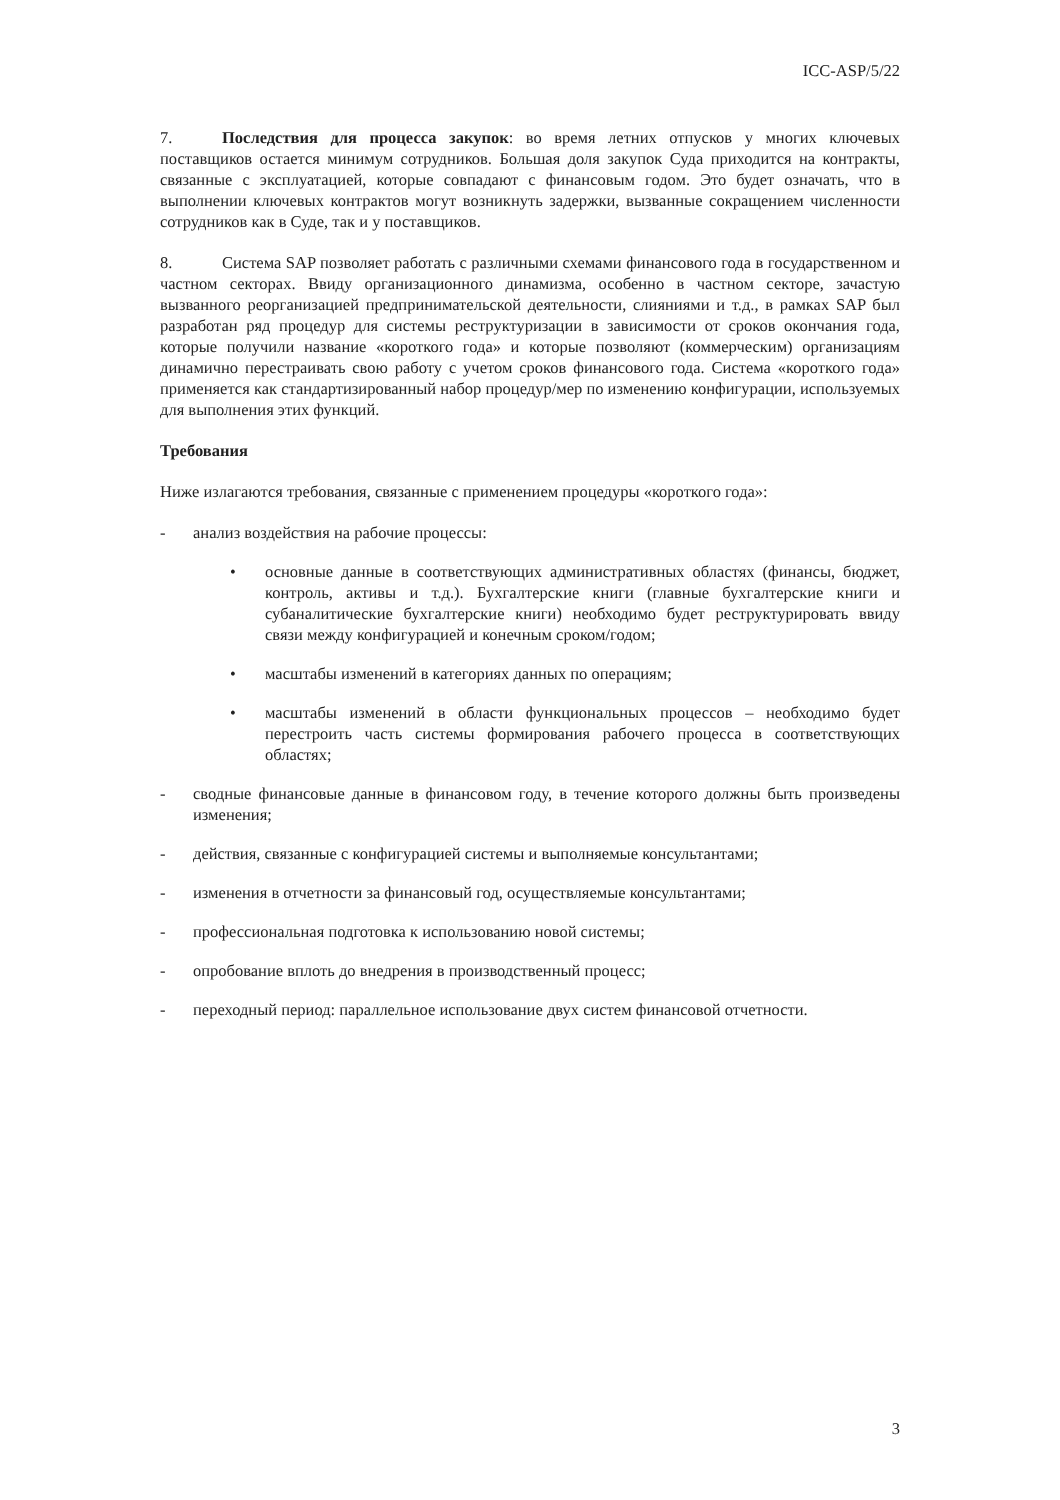ICC-ASP/5/22
7. Последствия для процесса закупок: во время летних отпусков у многих ключевых поставщиков остается минимум сотрудников. Большая доля закупок Суда приходится на контракты, связанные с эксплуатацией, которые совпадают с финансовым годом. Это будет означать, что в выполнении ключевых контрактов могут возникнуть задержки, вызванные сокращением численности сотрудников как в Суде, так и у поставщиков.
8. Система SAP позволяет работать с различными схемами финансового года в государственном и частном секторах. Ввиду организационного динамизма, особенно в частном секторе, зачастую вызванного реорганизацией предпринимательской деятельности, слияниями и т.д., в рамках SAP был разработан ряд процедур для системы реструктуризации в зависимости от сроков окончания года, которые получили название «короткого года» и которые позволяют (коммерческим) организациям динамично перестраивать свою работу с учетом сроков финансового года. Система «короткого года» применяется как стандартизированный набор процедур/мер по изменению конфигурации, используемых для выполнения этих функций.
Требования
Ниже излагаются требования, связанные с применением процедуры «короткого года»:
- анализ воздействия на рабочие процессы:
• основные данные в соответствующих административных областях (финансы, бюджет, контроль, активы и т.д.). Бухгалтерские книги (главные бухгалтерские книги и субаналитические бухгалтерские книги) необходимо будет реструктурировать ввиду связи между конфигурацией и конечным сроком/годом;
• масштабы изменений в категориях данных по операциям;
• масштабы изменений в области функциональных процессов – необходимо будет перестроить часть системы формирования рабочего процесса в соответствующих областях;
- сводные финансовые данные в финансовом году, в течение которого должны быть произведены изменения;
- действия, связанные с конфигурацией системы и выполняемые консультантами;
- изменения в отчетности за финансовый год, осуществляемые консультантами;
- профессиональная подготовка к использованию новой системы;
- опробование вплоть до внедрения в производственный процесс;
- переходный период: параллельное использование двух систем финансовой отчетности.
3